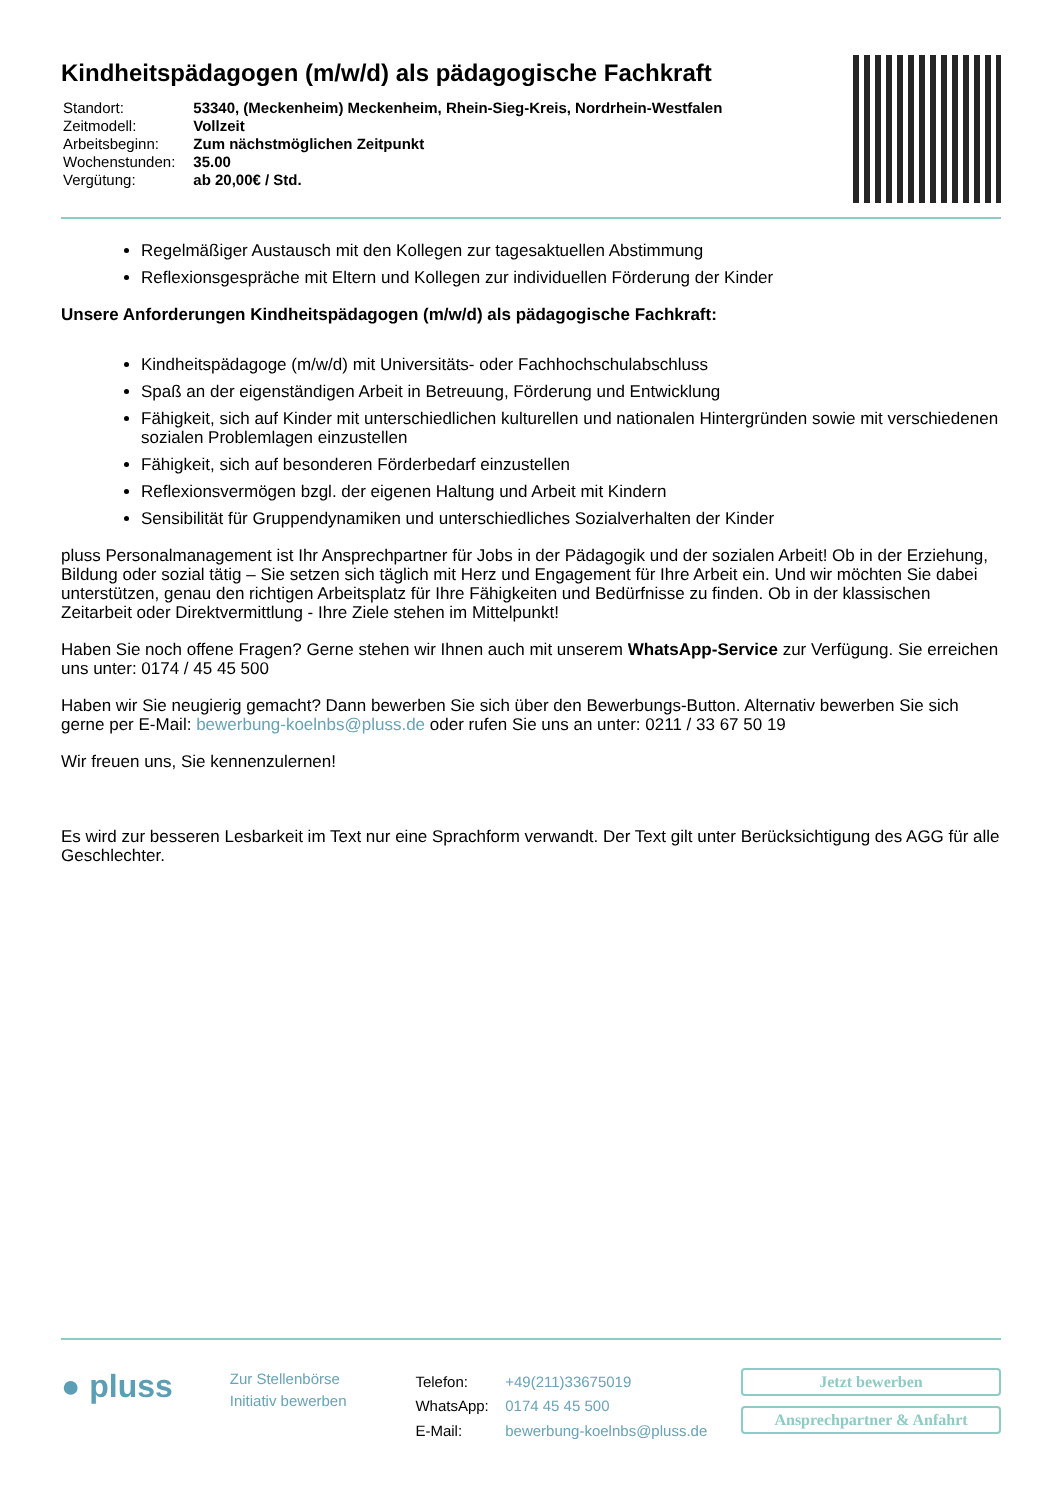Kindheitspädagogen (m/w/d) als pädagogische Fachkraft
| Standort: | 53340, (Meckenheim) Meckenheim, Rhein-Sieg-Kreis, Nordrhein-Westfalen |
| Zeitmodell: | Vollzeit |
| Arbeitsbeginn: | Zum nächstmöglichen Zeitpunkt |
| Wochenstunden: | 35.00 |
| Vergütung: | ab 20,00€ / Std. |
Regelmäßiger Austausch mit den Kollegen zur tagesaktuellen Abstimmung
Reflexionsgespräche mit Eltern und Kollegen zur individuellen Förderung der Kinder
Unsere Anforderungen Kindheitspädagogen (m/w/d) als pädagogische Fachkraft:
Kindheitspädagoge (m/w/d) mit Universitäts- oder Fachhochschulabschluss
Spaß an der eigenständigen Arbeit in Betreuung, Förderung und Entwicklung
Fähigkeit, sich auf Kinder mit unterschiedlichen kulturellen und nationalen Hintergründen sowie mit verschiedenen sozialen Problemlagen einzustellen
Fähigkeit, sich auf besonderen Förderbedarf einzustellen
Reflexionsvermögen bzgl. der eigenen Haltung und Arbeit mit Kindern
Sensibilität für Gruppendynamiken und unterschiedliches Sozialverhalten der Kinder
pluss Personalmanagement ist Ihr Ansprechpartner für Jobs in der Pädagogik und der sozialen Arbeit! Ob in der Erziehung, Bildung oder sozial tätig – Sie setzen sich täglich mit Herz und Engagement für Ihre Arbeit ein. Und wir möchten Sie dabei unterstützen, genau den richtigen Arbeitsplatz für Ihre Fähigkeiten und Bedürfnisse zu finden. Ob in der klassischen Zeitarbeit oder Direktvermittlung - Ihre Ziele stehen im Mittelpunkt!
Haben Sie noch offene Fragen? Gerne stehen wir Ihnen auch mit unserem WhatsApp-Service zur Verfügung. Sie erreichen uns unter: 0174 / 45 45 500
Haben wir Sie neugierig gemacht? Dann bewerben Sie sich über den Bewerbungs-Button. Alternativ bewerben Sie sich gerne per E-Mail: bewerbung-koelnbs@pluss.de oder rufen Sie uns an unter: 0211 / 33 67 50 19
Wir freuen uns, Sie kennenzulernen!
Es wird zur besseren Lesbarkeit im Text nur eine Sprachform verwandt. Der Text gilt unter Berücksichtigung des AGG für alle Geschlechter.
● pluss
Zur Stellenbörse
Initiativ bewerben
| Telefon: | +49(211)33675019 |
| WhatsApp: | 0174 45 45 500 |
| E-Mail: | bewerbung-koelnbs@pluss.de |
Jetzt bewerben
Ansprechpartner & Anfahrt